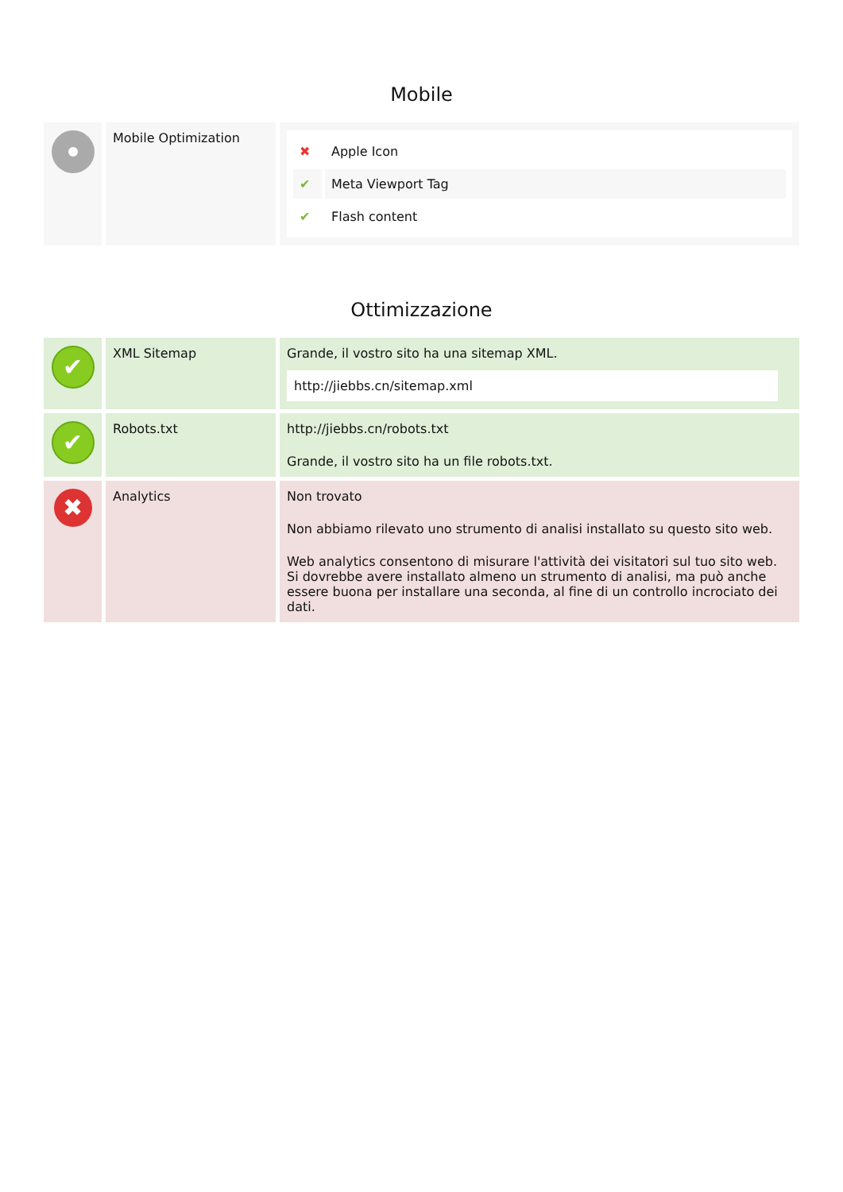Mobile
| | Mobile Optimization | / ✖ / Apple Icon / / ✔ / Meta Viewport Tag / / ✔ / Flash content / |
Ottimizzazione
| ✔ | XML Sitemap | Grande, il vostro sito ha una sitemap XML. http://jiebbs.cn/sitemap.xml |
| ✔ | Robots.txt | http://jiebbs.cn/robots.txt Grande, il vostro sito ha un file robots.txt. |
| ✖ | Analytics | Non trovato Non abbiamo rilevato uno strumento di analisi installato su questo sito web. Web analytics consentono di misurare l'attività dei visitatori sul tuo sito web. Si dovrebbe avere installato almeno un strumento di analisi, ma può anche essere buona per installare una seconda, al fine di un controllo incrociato dei dati. |